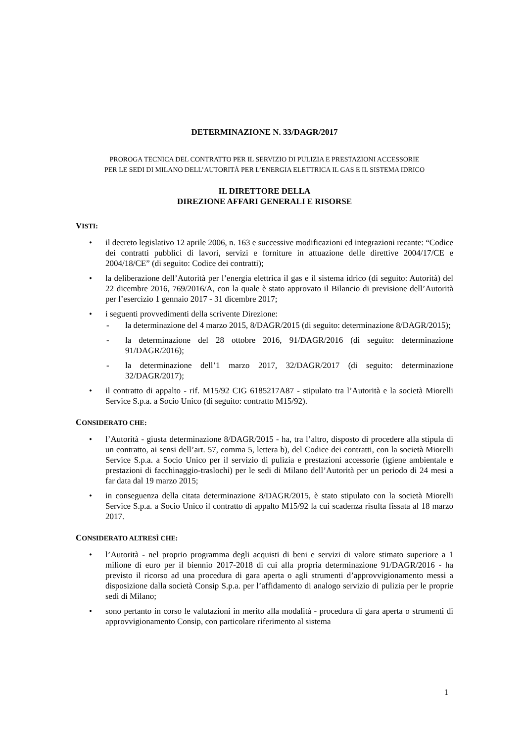DETERMINAZIONE N. 33/DAGR/2017
PROROGA TECNICA DEL CONTRATTO PER IL SERVIZIO DI PULIZIA E PRESTAZIONI ACCESSORIE
PER LE SEDI DI MILANO DELL’AUTORITÀ PER L’ENERGIA ELETTRICA IL GAS E IL SISTEMA IDRICO
IL DIRETTORE DELLA
DIREZIONE AFFARI GENERALI E RISORSE
VISTI:
• il decreto legislativo 12 aprile 2006, n. 163 e successive modificazioni ed integrazioni recante: “Codice dei contratti pubblici di lavori, servizi e forniture in attuazione delle direttive 2004/17/CE e 2004/18/CE” (di seguito: Codice dei contratti);
• la deliberazione dell’Autorità per l’energia elettrica il gas e il sistema idrico (di seguito: Autorità) del 22 dicembre 2016, 769/2016/A, con la quale è stato approvato il Bilancio di previsione dell’Autorità per l’esercizio 1 gennaio 2017 - 31 dicembre 2017;
• i seguenti provvedimenti della scrivente Direzione:
- la determinazione del 4 marzo 2015, 8/DAGR/2015 (di seguito: determinazione 8/DAGR/2015);
- la determinazione del 28 ottobre 2016, 91/DAGR/2016 (di seguito: determinazione 91/DAGR/2016);
- la determinazione dell’1 marzo 2017, 32/DAGR/2017 (di seguito: determinazione 32/DAGR/2017);
• il contratto di appalto - rif. M15/92 CIG 6185217A87 - stipulato tra l’Autorità e la società Miorelli Service S.p.a. a Socio Unico (di seguito: contratto M15/92).
CONSIDERATO CHE:
• l’Autorità - giusta determinazione 8/DAGR/2015 - ha, tra l’altro, disposto di procedere alla stipula di un contratto, ai sensi dell’art. 57, comma 5, lettera b), del Codice dei contratti, con la società Miorelli Service S.p.a. a Socio Unico per il servizio di pulizia e prestazioni accessorie (igiene ambientale e prestazioni di facchinaggio-traslochi) per le sedi di Milano dell’Autorità per un periodo di 24 mesi a far data dal 19 marzo 2015;
• in conseguenza della citata determinazione 8/DAGR/2015, è stato stipulato con la società Miorelli Service S.p.a. a Socio Unico il contratto di appalto M15/92 la cui scadenza risulta fissata al 18 marzo 2017.
CONSIDERATO ALTRESÌ CHE:
• l’Autorità - nel proprio programma degli acquisti di beni e servizi di valore stimato superiore a 1 milione di euro per il biennio 2017-2018 di cui alla propria determinazione 91/DAGR/2016 - ha previsto il ricorso ad una procedura di gara aperta o agli strumenti d’approvvigionamento messi a disposizione dalla società Consip S.p.a. per l’affidamento di analogo servizio di pulizia per le proprie sedi di Milano;
• sono pertanto in corso le valutazioni in merito alla modalità - procedura di gara aperta o strumenti di approvvigionamento Consip, con particolare riferimento al sistema
1